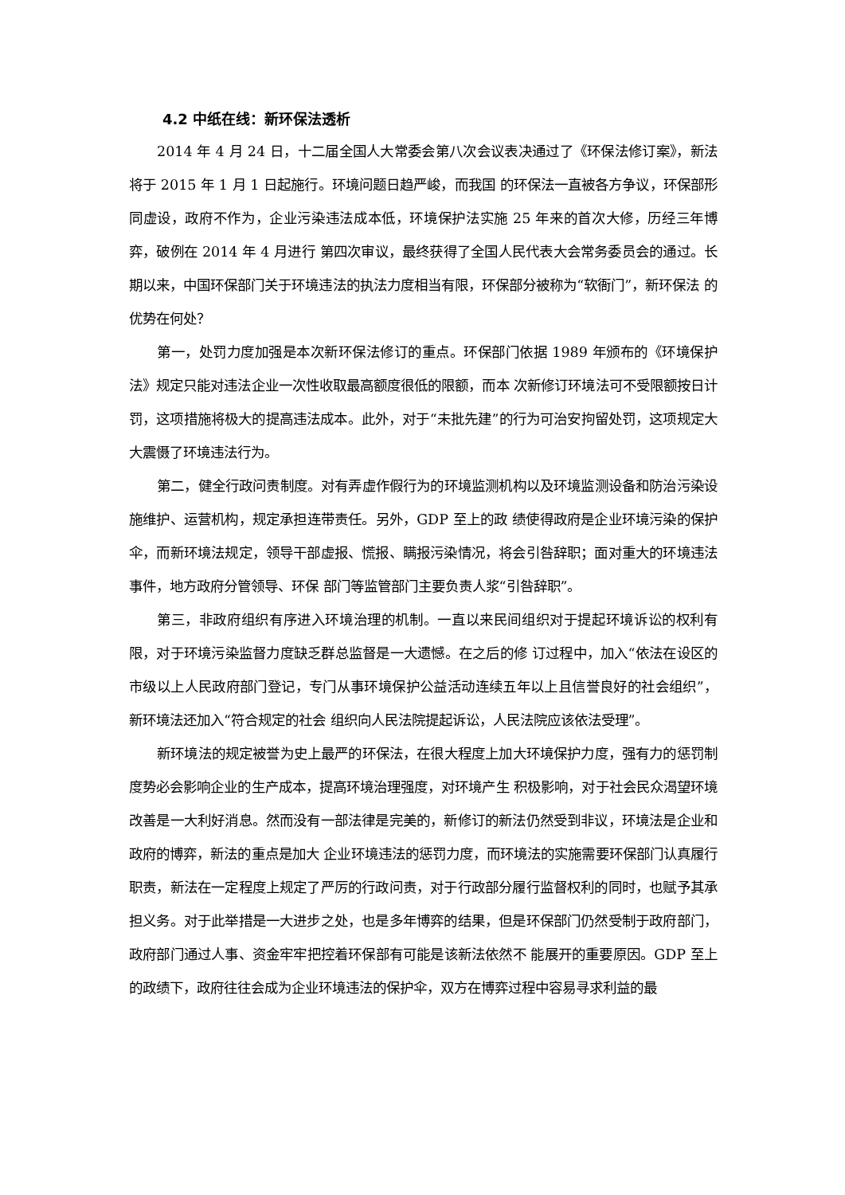4.2 中纸在线：新环保法透析
2014 年 4 月 24 日，十二届全国人大常委会第八次会议表决通过了《环保法修订案》，新法将于 2015 年 1 月 1 日起施行。环境问题日趋严峻，而我国 的环保法一直被各方争议，环保部形同虚设，政府不作为，企业污染违法成本低，环境保护法实施 25 年来的首次大修，历经三年博弈，破例在 2014 年 4 月进行 第四次审议，最终获得了全国人民代表大会常务委员会的通过。长期以来，中国环保部门关于环境违法的执法力度相当有限，环保部分被称为“软衙门”，新环保法 的优势在何处？
第一，处罚力度加强是本次新环保法修订的重点。环保部门依据 1989 年颁布的《环境保护法》规定只能对违法企业一次性收取最高额度很低的限额，而本 次新修订环境法可不受限额按日计罚，这项措施将极大的提高违法成本。此外，对于“未批先建”的行为可治安拘留处罚，这项规定大大震慑了环境违法行为。
第二，健全行政问责制度。对有弄虚作假行为的环境监测机构以及环境监测设备和防治污染设施维护、运营机构，规定承担连带责任。另外，GDP 至上的政 绩使得政府是企业环境污染的保护伞，而新环境法规定，领导干部虚报、慌报、瞒报污染情况，将会引咎辞职；面对重大的环境违法事件，地方政府分管领导、环保 部门等监管部门主要负责人浆“引咎辞职”。
第三，非政府组织有序进入环境治理的机制。一直以来民间组织对于提起环境诉讼的权利有限，对于环境污染监督力度缺乏群总监督是一大遗憾。在之后的修 订过程中，加入“依法在设区的市级以上人民政府部门登记，专门从事环境保护公益活动连续五年以上且信誉良好的社会组织”，新环境法还加入“符合规定的社会 组织向人民法院提起诉讼，人民法院应该依法受理”。
新环境法的规定被誉为史上最严的环保法，在很大程度上加大环境保护力度，强有力的惩罚制度势必会影响企业的生产成本，提高环境治理强度，对环境产生 积极影响，对于社会民众渴望环境改善是一大利好消息。然而没有一部法律是完美的，新修订的新法仍然受到非议，环境法是企业和政府的博弈，新法的重点是加大 企业环境违法的惩罚力度，而环境法的实施需要环保部门认真履行职责，新法在一定程度上规定了严厉的行政问责，对于行政部分履行监督权利的同时，也赋予其承 担义务。对于此举措是一大进步之处，也是多年博弈的结果，但是环保部门仍然受制于政府部门，政府部门通过人事、资金牢牢把控着环保部有可能是该新法依然不 能展开的重要原因。GDP 至上的政绩下，政府往往会成为企业环境违法的保护伞，双方在博弈过程中容易寻求利益的最